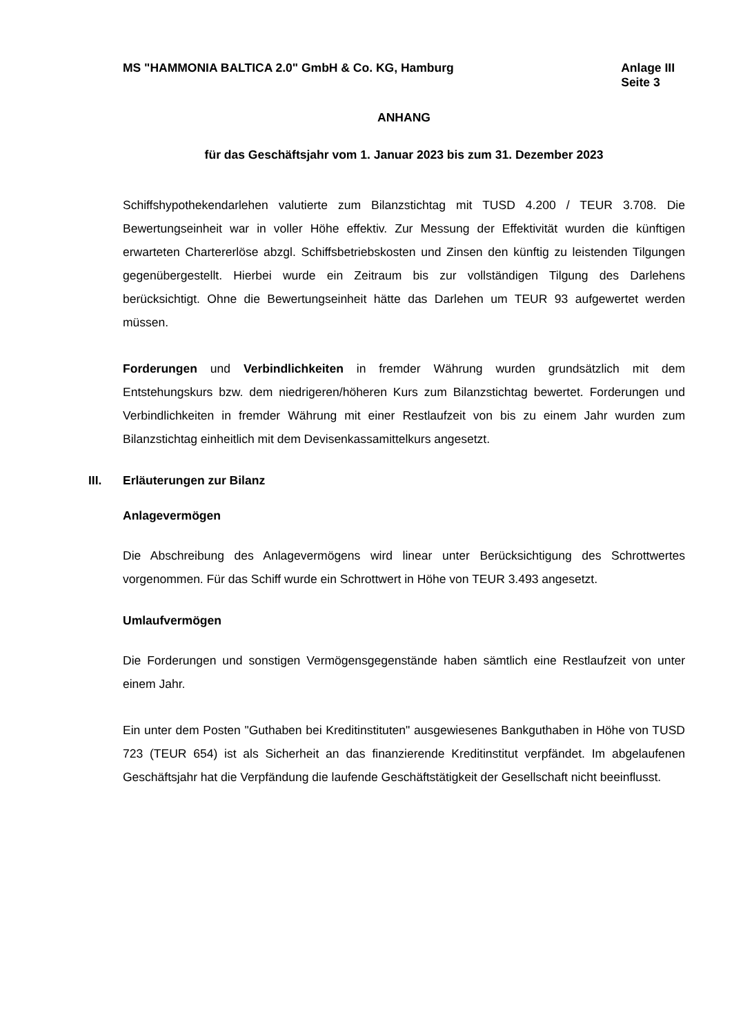MS "HAMMONIA BALTICA 2.0" GmbH & Co. KG, Hamburg
Anlage III
Seite 3
ANHANG
für das Geschäftsjahr vom 1. Januar 2023 bis zum 31. Dezember 2023
Schiffshypothekendarlehen valutierte zum Bilanzstichtag mit TUSD 4.200 / TEUR 3.708. Die Bewertungseinheit war in voller Höhe effektiv. Zur Messung der Effektivität wurden die künftigen erwarteten Chartererlöse abzgl. Schiffsbetriebskosten und Zinsen den künftig zu leistenden Tilgungen gegenübergestellt. Hierbei wurde ein Zeitraum bis zur vollständigen Tilgung des Darlehens berücksichtigt. Ohne die Bewertungseinheit hätte das Darlehen um TEUR 93 aufgewertet werden müssen.
Forderungen und Verbindlichkeiten in fremder Währung wurden grundsätzlich mit dem Entstehungskurs bzw. dem niedrigeren/höheren Kurs zum Bilanzstichtag bewertet. Forderungen und Verbindlichkeiten in fremder Währung mit einer Restlaufzeit von bis zu einem Jahr wurden zum Bilanzstichtag einheitlich mit dem Devisenkassamittelkurs angesetzt.
III. Erläuterungen zur Bilanz
Anlagevermögen
Die Abschreibung des Anlagevermögens wird linear unter Berücksichtigung des Schrottwertes vorgenommen. Für das Schiff wurde ein Schrottwert in Höhe von TEUR 3.493 angesetzt.
Umlaufvermögen
Die Forderungen und sonstigen Vermögensgegenstände haben sämtlich eine Restlaufzeit von unter einem Jahr.
Ein unter dem Posten "Guthaben bei Kreditinstituten" ausgewiesenes Bankguthaben in Höhe von TUSD 723 (TEUR 654) ist als Sicherheit an das finanzierende Kreditinstitut verpfändet. Im abgelaufenen Geschäftsjahr hat die Verpfändung die laufende Geschäftstätigkeit der Gesellschaft nicht beeinflusst.